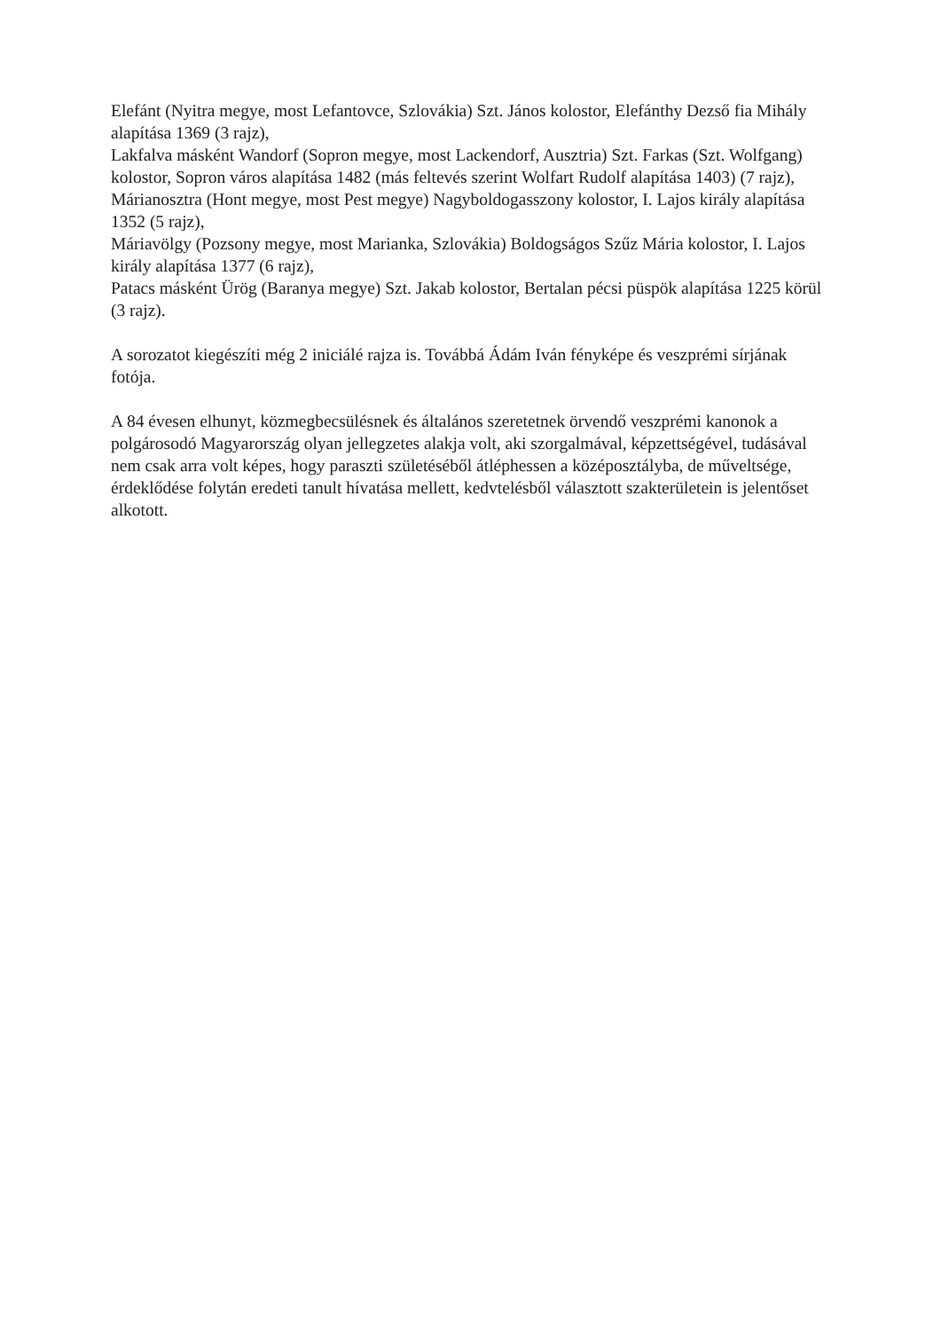Elefánt (Nyitra megye, most Lefantovce, Szlovákia) Szt. János kolostor, Elefánthy Dezső fia Mihály alapítása 1369 (3 rajz),
Lakfalva másként Wandorf (Sopron megye, most Lackendorf, Ausztria) Szt. Farkas (Szt. Wolfgang) kolostor, Sopron város alapítása 1482 (más feltevés szerint Wolfart Rudolf alapítása 1403) (7 rajz),
Márianosztra (Hont megye, most Pest megye) Nagyboldogasszony kolostor, I. Lajos király alapítása 1352 (5 rajz),
Máriavölgy (Pozsony megye, most Marianka, Szlovákia) Boldogságos Szűz Mária kolostor, I. Lajos király alapítása 1377 (6 rajz),
Patacs másként Ürög (Baranya megye) Szt. Jakab kolostor, Bertalan pécsi püspök alapítása 1225 körül (3 rajz).
A sorozatot kiegészíti még 2 iniciálé rajza is. Továbbá Ádám Iván fényképe és veszprémi sírjának fotója.
A 84 évesen elhunyt, közmegbecsülésnek és általános szeretetnek örvendő veszprémi kanonok a polgárosodó Magyarország olyan jellegzetes alakja volt, aki szorgalmával, képzettségével, tudásával nem csak arra volt képes, hogy paraszti születéséből átléphessen a középosztályba, de műveltsége, érdeklődése folytán eredeti tanult hívatása mellett, kedvtelésből választott szakterületein is jelentőset alkotott.